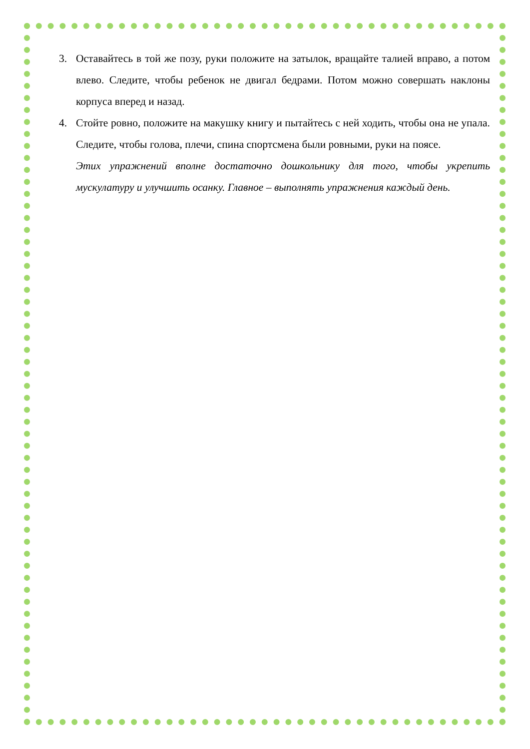3. Оставайтесь в той же позу, руки положите на затылок, вращайте талией вправо, а потом влево. Следите, чтобы ребенок не двигал бедрами. Потом можно совершать наклоны корпуса вперед и назад.
4. Стойте ровно, положите на макушку книгу и пытайтесь с ней ходить, чтобы она не упала. Следите, чтобы голова, плечи, спина спортсмена были ровными, руки на поясе.
Этих упражнений вполне достаточно дошкольнику для того, чтобы укрепить мускулатуру и улучшить осанку. Главное – выполнять упражнения каждый день.